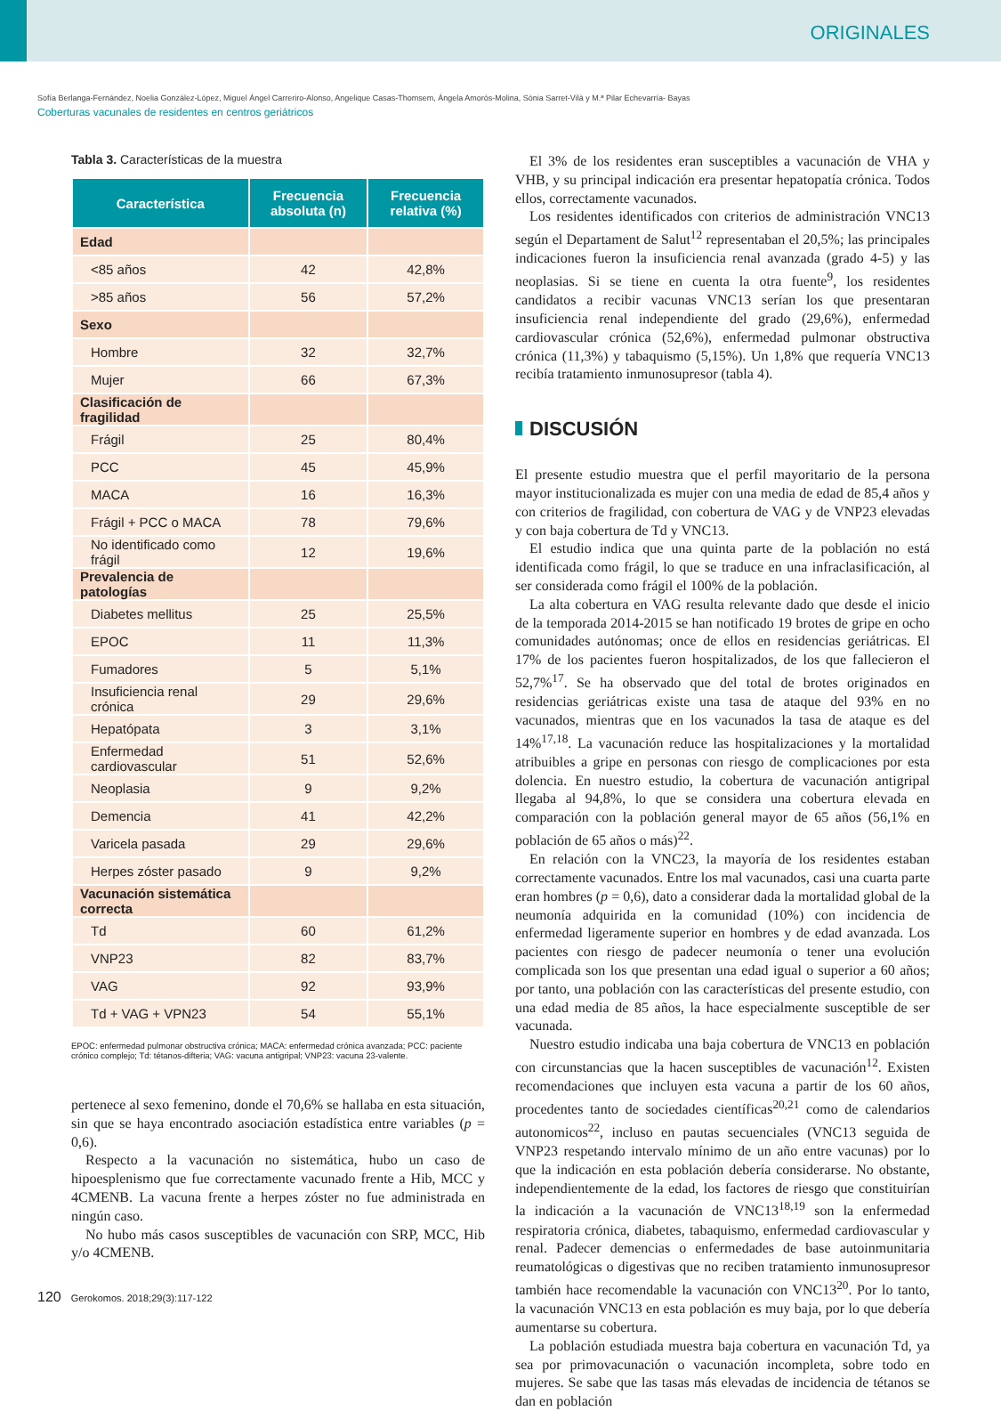ORIGINALES
Sofía Berlanga-Fernández, Noelia González-López, Miguel Ángel Carreriro-Alonso, Angelique Casas-Thomsem, Ángela Amorós-Molina, Sònia Sarret-Vilà y M.ª Pilar Echevarría- Bayas
Coberturas vacunales de residentes en centros geriátricos
Tabla 3. Características de la muestra
| Característica | Frecuencia absoluta (n) | Frecuencia relativa (%) |
| --- | --- | --- |
| Edad | | |
| <85 años | 42 | 42,8% |
| >85 años | 56 | 57,2% |
| Sexo | | |
| Hombre | 32 | 32,7% |
| Mujer | 66 | 67,3% |
| Clasificación de fragilidad | | |
| Frágil | 25 | 80,4% |
| PCC | 45 | 45,9% |
| MACA | 16 | 16,3% |
| Frágil + PCC o MACA | 78 | 79,6% |
| No identificado como frágil | 12 | 19,6% |
| Prevalencia de patologías | | |
| Diabetes mellitus | 25 | 25,5% |
| EPOC | 11 | 11,3% |
| Fumadores | 5 | 5,1% |
| Insuficiencia renal crónica | 29 | 29,6% |
| Hepatópata | 3 | 3,1% |
| Enfermedad cardiovascular | 51 | 52,6% |
| Neoplasia | 9 | 9,2% |
| Demencia | 41 | 42,2% |
| Varicela pasada | 29 | 29,6% |
| Herpes zóster pasado | 9 | 9,2% |
| Vacunación sistemática correcta | | |
| Td | 60 | 61,2% |
| VNP23 | 82 | 83,7% |
| VAG | 92 | 93,9% |
| Td + VAG + VPN23 | 54 | 55,1% |
EPOC: enfermedad pulmonar obstructiva crónica; MACA: enfermedad crónica avanzada; PCC: paciente crónico complejo; Td: tétanos-difteria; VAG: vacuna antigripal; VNP23: vacuna 23-valente.
pertenece al sexo femenino, donde el 70,6% se hallaba en esta situación, sin que se haya encontrado asociación estadística entre variables (p = 0,6).
Respecto a la vacunación no sistemática, hubo un caso de hipoesplenismo que fue correctamente vacunado frente a Hib, MCC y 4CMENB. La vacuna frente a herpes zóster no fue administrada en ningún caso.
No hubo más casos susceptibles de vacunación con SRP, MCC, Hib y/o 4CMENB.
El 3% de los residentes eran susceptibles a vacunación de VHA y VHB, y su principal indicación era presentar hepatopatía crónica. Todos ellos, correctamente vacunados.
Los residentes identificados con criterios de administración VNC13 según el Departament de Salut<sup>12</sup> representaban el 20,5%; las principales indicaciones fueron la insuficiencia renal avanzada (grado 4-5) y las neoplasias. Si se tiene en cuenta la otra fuente<sup>9</sup>, los residentes candidatos a recibir vacunas VNC13 serían los que presentaran insuficiencia renal independiente del grado (29,6%), enfermedad cardiovascular crónica (52,6%), enfermedad pulmonar obstructiva crónica (11,3%) y tabaquismo (5,15%). Un 1,8% que requería VNC13 recibía tratamiento inmunosupresor (tabla 4).
DISCUSIÓN
El presente estudio muestra que el perfil mayoritario de la persona mayor institucionalizada es mujer con una media de edad de 85,4 años y con criterios de fragilidad, con cobertura de VAG y de VNP23 elevadas y con baja cobertura de Td y VNC13.
El estudio indica que una quinta parte de la población no está identificada como frágil, lo que se traduce en una infraclasificación, al ser considerada como frágil el 100% de la población.
La alta cobertura en VAG resulta relevante dado que desde el inicio de la temporada 2014-2015 se han notificado 19 brotes de gripe en ocho comunidades autónomas; once de ellos en residencias geriátricas. El 17% de los pacientes fueron hospitalizados, de los que fallecieron el 52,7%<sup>17</sup>. Se ha observado que del total de brotes originados en residencias geriátricas existe una tasa de ataque del 93% en no vacunados, mientras que en los vacunados la tasa de ataque es del 14%<sup>17,18</sup>. La vacunación reduce las hospitalizaciones y la mortalidad atribuibles a gripe en personas con riesgo de complicaciones por esta dolencia. En nuestro estudio, la cobertura de vacunación antigripal llegaba al 94,8%, lo que se considera una cobertura elevada en comparación con la población general mayor de 65 años (56,1% en población de 65 años o más)<sup>22</sup>.
En relación con la VNC23, la mayoría de los residentes estaban correctamente vacunados. Entre los mal vacunados, casi una cuarta parte eran hombres (p = 0,6), dato a considerar dada la mortalidad global de la neumonía adquirida en la comunidad (10%) con incidencia de enfermedad ligeramente superior en hombres y de edad avanzada. Los pacientes con riesgo de padecer neumonía o tener una evolución complicada son los que presentan una edad igual o superior a 60 años; por tanto, una población con las características del presente estudio, con una edad media de 85 años, la hace especialmente susceptible de ser vacunada.
Nuestro estudio indicaba una baja cobertura de VNC13 en población con circunstancias que la hacen susceptibles de vacunación<sup>12</sup>. Existen recomendaciones que incluyen esta vacuna a partir de los 60 años, procedentes tanto de sociedades científicas<sup>20,21</sup> como de calendarios autonomicos<sup>22</sup>, incluso en pautas secuenciales (VNC13 seguida de VNP23 respetando intervalo mínimo de un año entre vacunas) por lo que la indicación en esta población debería considerarse. No obstante, independientemente de la edad, los factores de riesgo que constituirían la indicación a la vacunación de VNC13<sup>18,19</sup> son la enfermedad respiratoria crónica, diabetes, tabaquismo, enfermedad cardiovascular y renal. Padecer demencias o enfermedades de base autoinmunitaria reumatológicas o digestivas que no reciben tratamiento inmunosupresor también hace recomendable la vacunación con VNC13<sup>20</sup>. Por lo tanto, la vacunación VNC13 en esta población es muy baja, por lo que debería aumentarse su cobertura.
La población estudiada muestra baja cobertura en vacunación Td, ya sea por primovacunación o vacunación incompleta, sobre todo en mujeres. Se sabe que las tasas más elevadas de incidencia de tétanos se dan en población
120 Gerokomos. 2018;29(3):117-122